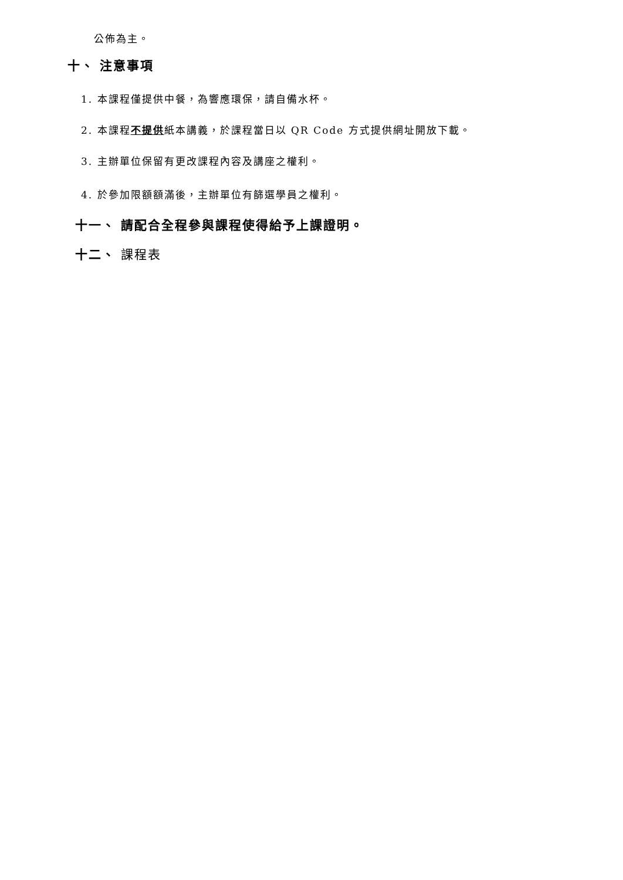公佈為主。
十、 注意事項
1. 本課程僅提供中餐，為響應環保，請自備水杯。
2. 本課程不提供紙本講義，於課程當日以 QR Code 方式提供網址開放下載。
3. 主辦單位保留有更改課程內容及講座之權利。
4. 於參加限額額滿後，主辦單位有篩選學員之權利。
十一、 請配合全程參與課程使得給予上課證明。
十二、 課程表